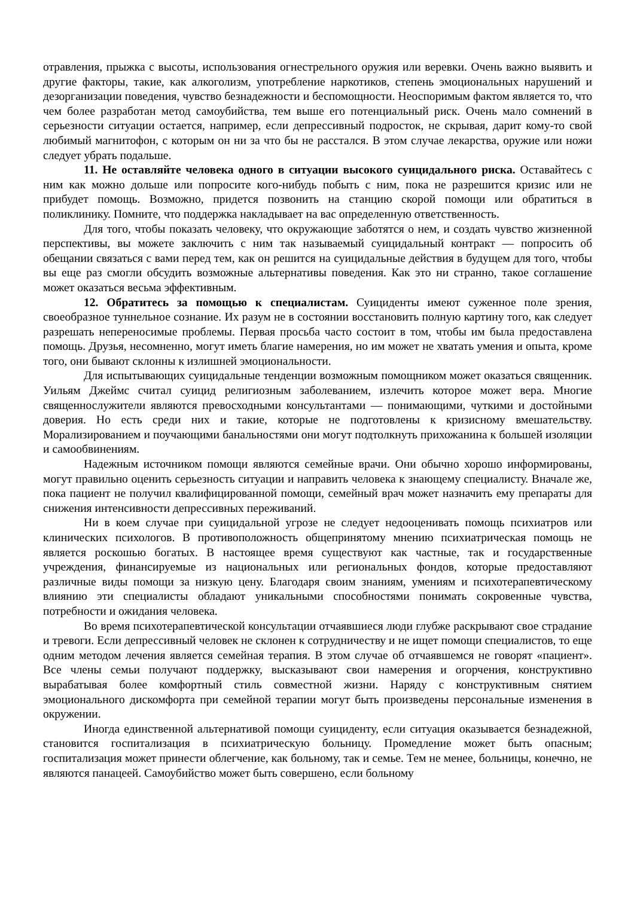отравления, прыжка с высоты, использования огнестрельного оружия или веревки. Очень важно выявить и другие факторы, такие, как алкоголизм, употребление наркотиков, степень эмоциональных нарушений и дезорганизации поведения, чувство безнадежности и беспомощности. Неоспоримым фактом является то, что чем более разработан метод самоубийства, тем выше его потенциальный риск. Очень мало сомнений в серьезности ситуации остается, например, если депрессивный подросток, не скрывая, дарит кому-то свой любимый магнитофон, с которым он ни за что бы не расстался. В этом случае лекарства, оружие или ножи следует убрать подальше.
11. Не оставляйте человека одного в ситуации высокого суицидального риска. Оставайтесь с ним как можно дольше или попросите кого-нибудь побыть с ним, пока не разрешится кризис или не прибудет помощь. Возможно, придется позвонить на станцию скорой помощи или обратиться в поликлинику. Помните, что поддержка накладывает на вас определенную ответственность.
Для того, чтобы показать человеку, что окружающие заботятся о нем, и создать чувство жизненной перспективы, вы можете заключить с ним так называемый суицидальный контракт — попросить об обещании связаться с вами перед тем, как он решится на суицидальные действия в будущем для того, чтобы вы еще раз смогли обсудить возможные альтернативы поведения. Как это ни странно, такое соглашение может оказаться весьма эффективным.
12. Обратитесь за помощью к специалистам. Суициденты имеют суженное поле зрения, своеобразное туннельное сознание. Их разум не в состоянии восстановить полную картину того, как следует разрешать непереносимые проблемы. Первая просьба часто состоит в том, чтобы им была предоставлена помощь. Друзья, несомненно, могут иметь благие намерения, но им может не хватать умения и опыта, кроме того, они бывают склонны к излишней эмоциональности.
Для испытывающих суицидальные тенденции возможным помощником может оказаться священник. Уильям Джеймс считал суицид религиозным заболеванием, излечить которое может вера. Многие священнослужители являются превосходными консультантами — понимающими, чуткими и достойными доверия. Но есть среди них и такие, которые не подготовлены к кризисному вмешательству. Морализированием и поучающими банальностями они могут подтолкнуть прихожанина к большей изоляции и самообвинениям.
Надежным источником помощи являются семейные врачи. Они обычно хорошо информированы, могут правильно оценить серьезность ситуации и направить человека к знающему специалисту. Вначале же, пока пациент не получил квалифицированной помощи, семейный врач может назначить ему препараты для снижения интенсивности депрессивных переживаний.
Ни в коем случае при суицидальной угрозе не следует недооценивать помощь психиатров или клинических психологов. В противоположность общепринятому мнению психиатрическая помощь не является роскошью богатых. В настоящее время существуют как частные, так и государственные учреждения, финансируемые из национальных или региональных фондов, которые предоставляют различные виды помощи за низкую цену. Благодаря своим знаниям, умениям и психотерапевтическому влиянию эти специалисты обладают уникальными способностями понимать сокровенные чувства, потребности и ожидания человека.
Во время психотерапевтической консультации отчаявшиеся люди глубже раскрывают свое страдание и тревоги. Если депрессивный человек не склонен к сотрудничеству и не ищет помощи специалистов, то еще одним методом лечения является семейная терапия. В этом случае об отчаявшемся не говорят «пациент». Все члены семьи получают поддержку, высказывают свои намерения и огорчения, конструктивно вырабатывая более комфортный стиль совместной жизни. Наряду с конструктивным снятием эмоционального дискомфорта при семейной терапии могут быть произведены персональные изменения в окружении.
Иногда единственной альтернативой помощи суициденту, если ситуация оказывается безнадежной, становится госпитализация в психиатрическую больницу. Промедление может быть опасным; госпитализация может принести облегчение, как больному, так и семье. Тем не менее, больницы, конечно, не являются панацеей. Самоубийство может быть совершено, если больному